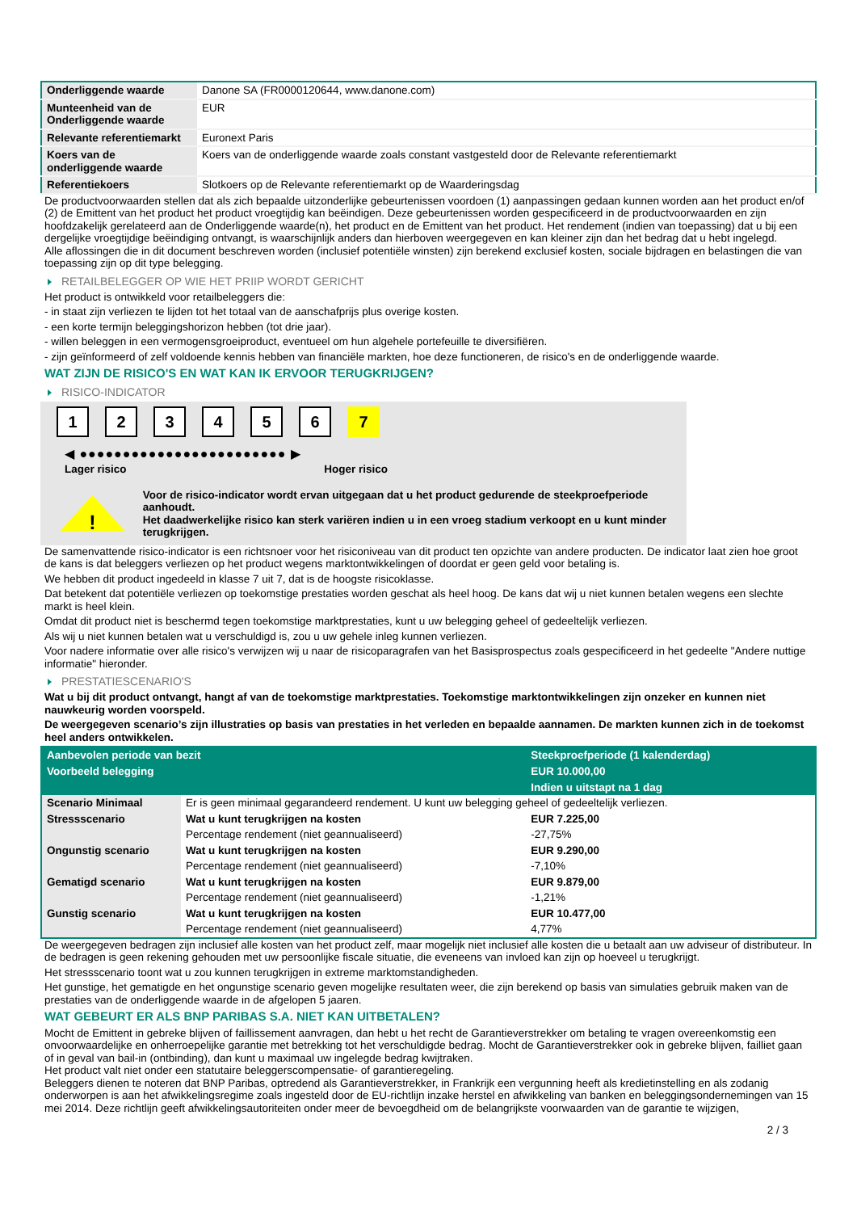| Onderliggende waarde | Danone SA (FR0000120644, www.danone.com) |
| Munteenheid van de Onderliggende waarde | EUR |
| Relevante referentiemarkt | Euronext Paris |
| Koers van de onderliggende waarde | Koers van de onderliggende waarde zoals constant vastgesteld door de Relevante referentiemarkt |
| Referentiekoers | Slotkoers op de Relevante referentiemarkt op de Waarderingsdag |
De productvoorwaarden stellen dat als zich bepaalde uitzonderlijke gebeurtenissen voordoen (1) aanpassingen gedaan kunnen worden aan het product en/of (2) de Emittent van het product het product vroegtijdig kan beëindigen. Deze gebeurtenissen worden gespecificeerd in de productvoorwaarden en zijn hoofdzakelijk gerelateerd aan de Onderliggende waarde(n), het product en de Emittent van het product. Het rendement (indien van toepassing) dat u bij een dergelijke vroegtijdige beëindiging ontvangt, is waarschijnlijk anders dan hierboven weergegeven en kan kleiner zijn dan het bedrag dat u hebt ingelegd.
Alle aflossingen die in dit document beschreven worden (inclusief potentiële winsten) zijn berekend exclusief kosten, sociale bijdragen en belastingen die van toepassing zijn op dit type belegging.
RETAILBELEGGER OP WIE HET PRIIP WORDT GERICHT
Het product is ontwikkeld voor retailbeleggers die:
- in staat zijn verliezen te lijden tot het totaal van de aanschafprijs plus overige kosten.
- een korte termijn beleggingshorizon hebben (tot drie jaar).
- willen beleggen in een vermogensgroeiproduct, eventueel om hun algehele portefeuille te diversifiëren.
- zijn geïnformeerd of zelf voldoende kennis hebben van financiële markten, hoe deze functioneren, de risico's en de onderliggende waarde.
WAT ZIJN DE RISICO'S EN WAT KAN IK ERVOOR TERUGKRIJGEN?
RISICO-INDICATOR
1234567
◀ ●●●●●●●●●●●●●●●●●●●●●●●● ▶
Lager risico Hoger risico
!
Voor de risico-indicator wordt ervan uitgegaan dat u het product gedurende de steekproefperiode aanhoudt.
Het daadwerkelijke risico kan sterk variëren indien u in een vroeg stadium verkoopt en u kunt minder terugkrijgen.
De samenvattende risico-indicator is een richtsnoer voor het risiconiveau van dit product ten opzichte van andere producten. De indicator laat zien hoe groot de kans is dat beleggers verliezen op het product wegens marktontwikkelingen of doordat er geen geld voor betaling is.
We hebben dit product ingedeeld in klasse 7 uit 7, dat is de hoogste risicoklasse.
Dat betekent dat potentiële verliezen op toekomstige prestaties worden geschat als heel hoog. De kans dat wij u niet kunnen betalen wegens een slechte markt is heel klein.
Omdat dit product niet is beschermd tegen toekomstige marktprestaties, kunt u uw belegging geheel of gedeeltelijk verliezen.
Als wij u niet kunnen betalen wat u verschuldigd is, zou u uw gehele inleg kunnen verliezen.
Voor nadere informatie over alle risico's verwijzen wij u naar de risicoparagrafen van het Basisprospectus zoals gespecificeerd in het gedeelte "Andere nuttige informatie" hieronder.
PRESTATIESCENARIO'S
Wat u bij dit product ontvangt, hangt af van de toekomstige marktprestaties. Toekomstige marktontwikkelingen zijn onzeker en kunnen niet nauwkeurig worden voorspeld.
De weergegeven scenario’s zijn illustraties op basis van prestaties in het verleden en bepaalde aannamen. De markten kunnen zich in de toekomst heel anders ontwikkelen.
| Aanbevolen periode van bezit | | Steekproefperiode (1 kalenderdag) |
| Voorbeeld belegging | | EUR 10.000,00 |
| | | Indien u uitstapt na 1 dag |
| Scenario Minimaal | Er is geen minimaal gegarandeerd rendement. U kunt uw belegging geheel of gedeeltelijk verliezen. | |
| Stressscenario | Wat u kunt terugkrijgen na kosten | EUR 7.225,00 |
| | Percentage rendement (niet geannualiseerd) | -27,75% |
| Ongunstig scenario | Wat u kunt terugkrijgen na kosten | EUR 9.290,00 |
| | Percentage rendement (niet geannualiseerd) | -7,10% |
| Gematigd scenario | Wat u kunt terugkrijgen na kosten | EUR 9.879,00 |
| | Percentage rendement (niet geannualiseerd) | -1,21% |
| Gunstig scenario | Wat u kunt terugkrijgen na kosten | EUR 10.477,00 |
| | Percentage rendement (niet geannualiseerd) | 4,77% |
De weergegeven bedragen zijn inclusief alle kosten van het product zelf, maar mogelijk niet inclusief alle kosten die u betaalt aan uw adviseur of distributeur. In de bedragen is geen rekening gehouden met uw persoonlijke fiscale situatie, die eveneens van invloed kan zijn op hoeveel u terugkrijgt.
Het stressscenario toont wat u zou kunnen terugkrijgen in extreme marktomstandigheden.
Het gunstige, het gematigde en het ongunstige scenario geven mogelijke resultaten weer, die zijn berekend op basis van simulaties gebruik maken van de prestaties van de onderliggende waarde in de afgelopen 5 jaaren.
WAT GEBEURT ER ALS BNP PARIBAS S.A. NIET KAN UITBETALEN?
Mocht de Emittent in gebreke blijven of faillissement aanvragen, dan hebt u het recht de Garantieverstrekker om betaling te vragen overeenkomstig een onvoorwaardelijke en onherroepelijke garantie met betrekking tot het verschuldigde bedrag. Mocht de Garantieverstrekker ook in gebreke blijven, failliet gaan of in geval van bail-in (ontbinding), dan kunt u maximaal uw ingelegde bedrag kwijtraken.
Het product valt niet onder een statutaire beleggerscompensatie- of garantieregeling.
Beleggers dienen te noteren dat BNP Paribas, optredend als Garantieverstrekker, in Frankrijk een vergunning heeft als kredietinstelling en als zodanig onderworpen is aan het afwikkelingsregime zoals ingesteld door de EU-richtlijn inzake herstel en afwikkeling van banken en beleggingsondernemingen van 15 mei 2014. Deze richtlijn geeft afwikkelingsautoriteiten onder meer de bevoegdheid om de belangrijkste voorwaarden van de garantie te wijzigen,
2 / 3